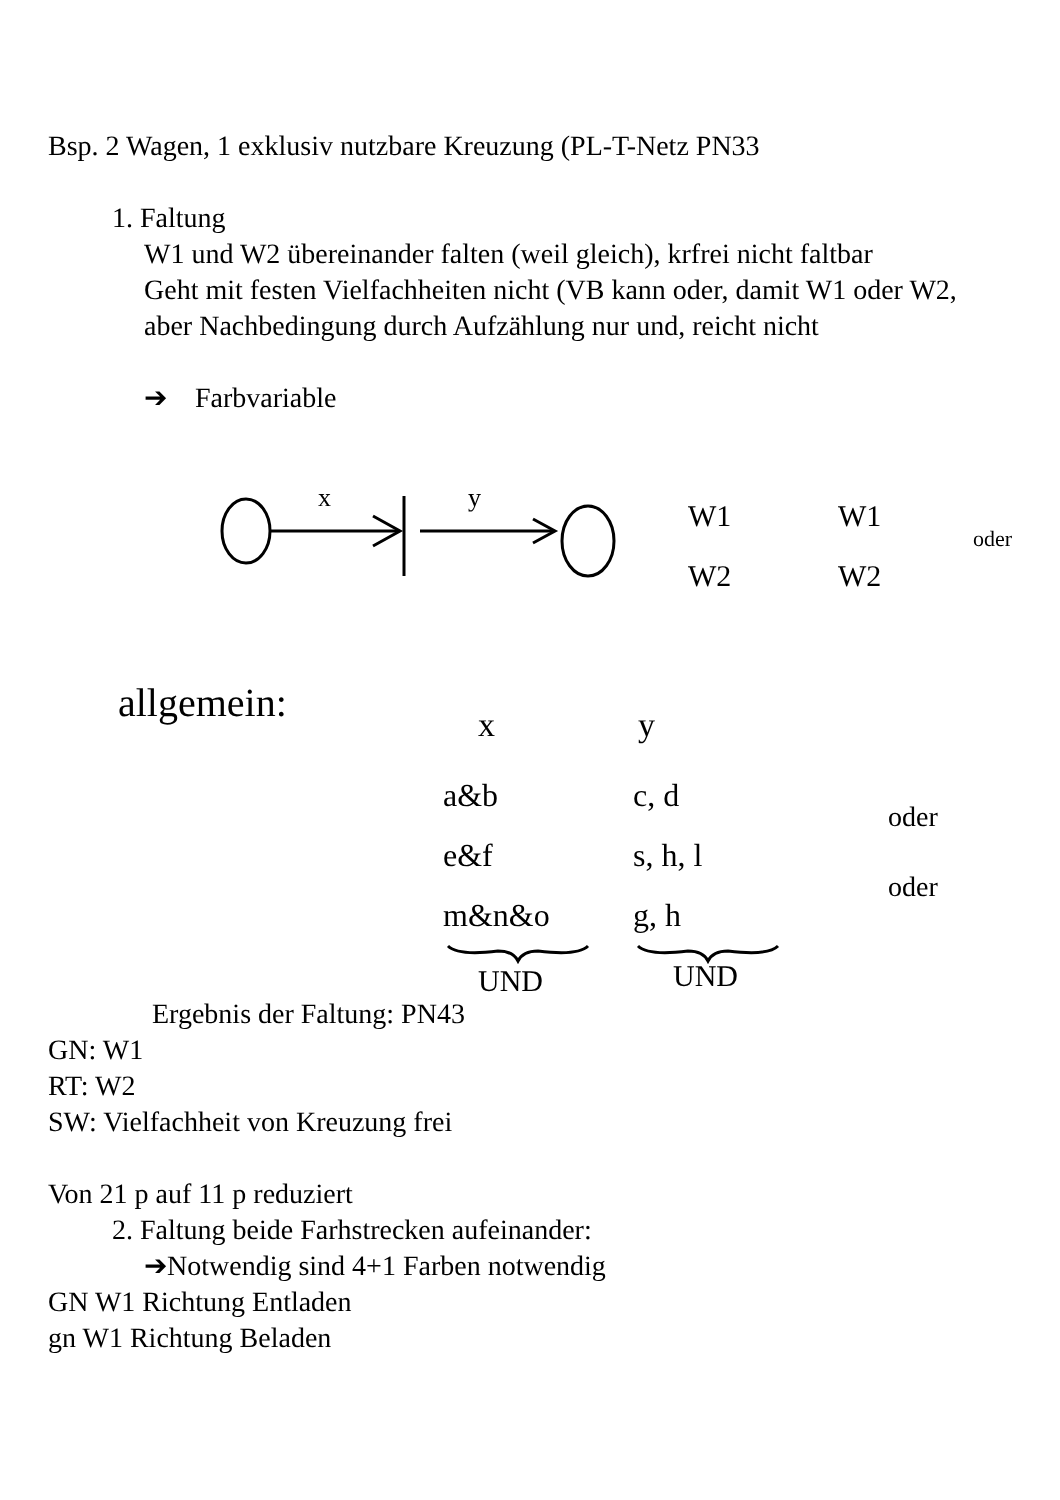Bsp. 2 Wagen, 1 exklusiv nutzbare Kreuzung (PL-T-Netz PN33
1. Faltung
W1 und W2 übereinander falten (weil gleich), krfrei nicht faltbar
Geht mit festen Vielfachheiten nicht (VB kann oder, damit W1 oder W2, aber Nachbedingung durch Aufzählung nur und, reicht nicht
➔ Farbvariable
x
y
W1
W2
W1
W2
oder
allgemein:
x
y
a&b
c, d
e&f
s, h, l
m&n&o
g, h
oder
oder
UND
UND
Ergebnis der Faltung: PN43
GN: W1
RT: W2
SW: Vielfachheit von Kreuzung frei
Von 21 p auf 11 p reduziert
2. Faltung beide Farhstrecken aufeinander:
➔Notwendig sind 4+1 Farben notwendig
GN W1 Richtung Entladen
gn W1 Richtung Beladen